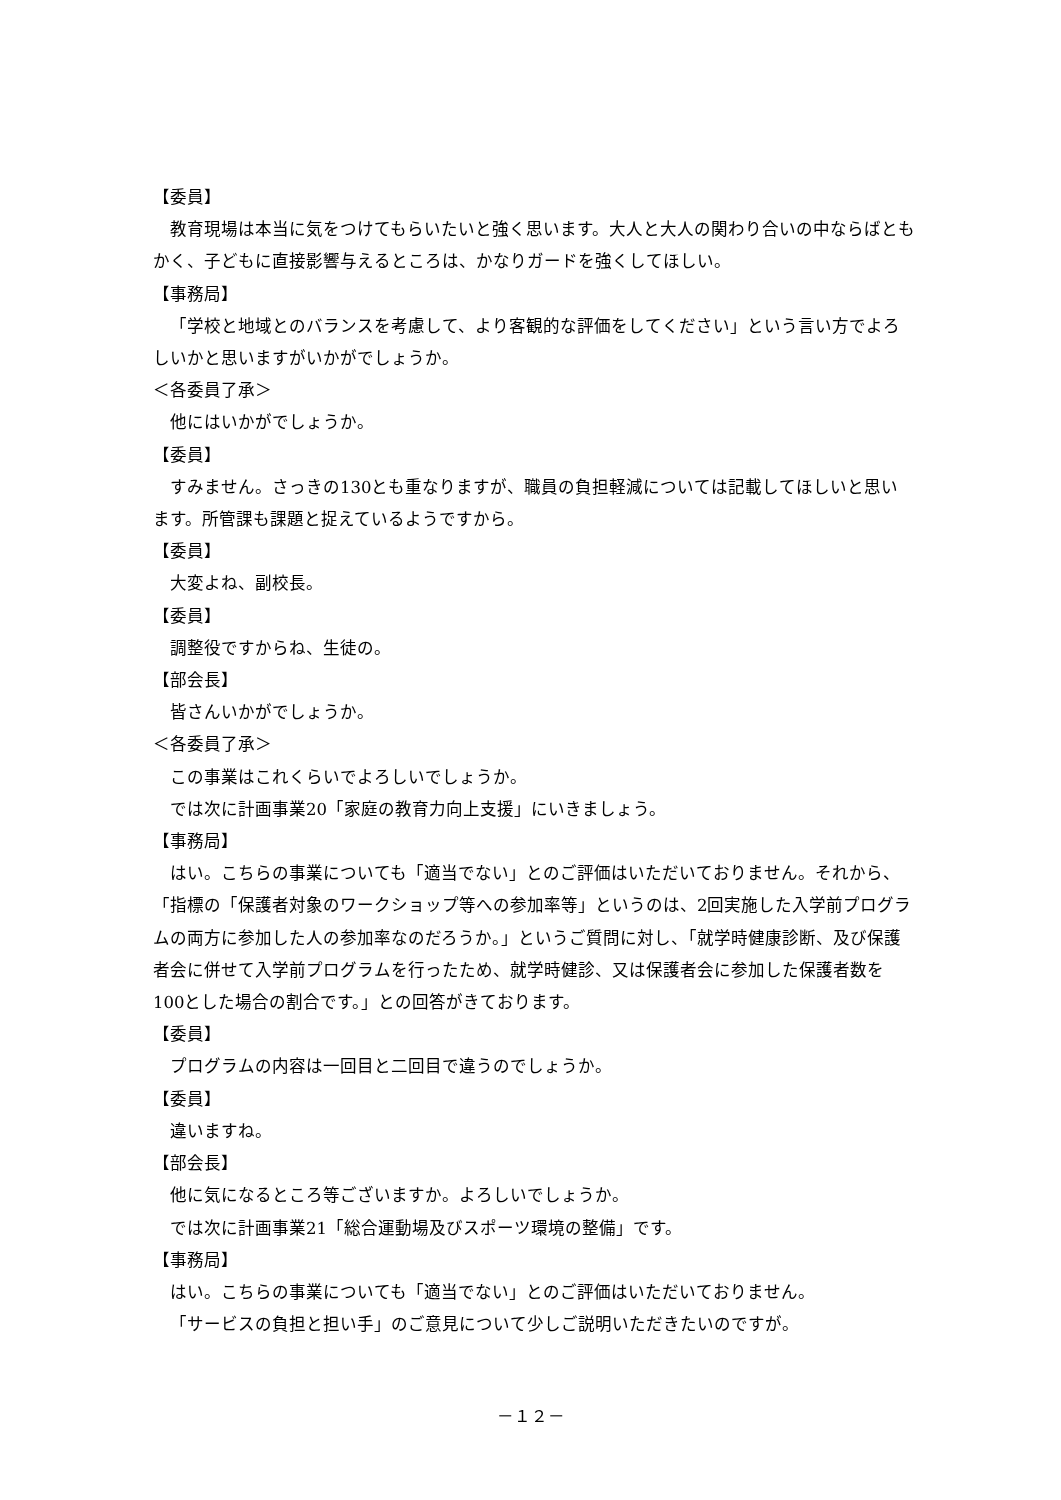【委員】
教育現場は本当に気をつけてもらいたいと強く思います。大人と大人の関わり合いの中ならばともかく、子どもに直接影響与えるところは、かなりガードを強くしてほしい。
【事務局】
「学校と地域とのバランスを考慮して、より客観的な評価をしてください」という言い方でよろしいかと思いますがいかがでしょうか。
＜各委員了承＞
他にはいかがでしょうか。
【委員】
すみません。さっきの130とも重なりますが、職員の負担軽減については記載してほしいと思います。所管課も課題と捉えているようですから。
【委員】
大変よね、副校長。
【委員】
調整役ですからね、生徒の。
【部会長】
皆さんいかがでしょうか。
＜各委員了承＞
この事業はこれくらいでよろしいでしょうか。
では次に計画事業20「家庭の教育力向上支援」にいきましょう。
【事務局】
はい。こちらの事業についても「適当でない」とのご評価はいただいておりません。それから、「指標の「保護者対象のワークショップ等への参加率等」というのは、2回実施した入学前プログラムの両方に参加した人の参加率なのだろうか。」というご質問に対し、「就学時健康診断、及び保護者会に併せて入学前プログラムを行ったため、就学時健診、又は保護者会に参加した保護者数を100とした場合の割合です。」との回答がきております。
【委員】
プログラムの内容は一回目と二回目で違うのでしょうか。
【委員】
違いますね。
【部会長】
他に気になるところ等ございますか。よろしいでしょうか。
では次に計画事業21「総合運動場及びスポーツ環境の整備」です。
【事務局】
はい。こちらの事業についても「適当でない」とのご評価はいただいておりません。
「サービスの負担と担い手」のご意見について少しご説明いただきたいのですが。
－１２－